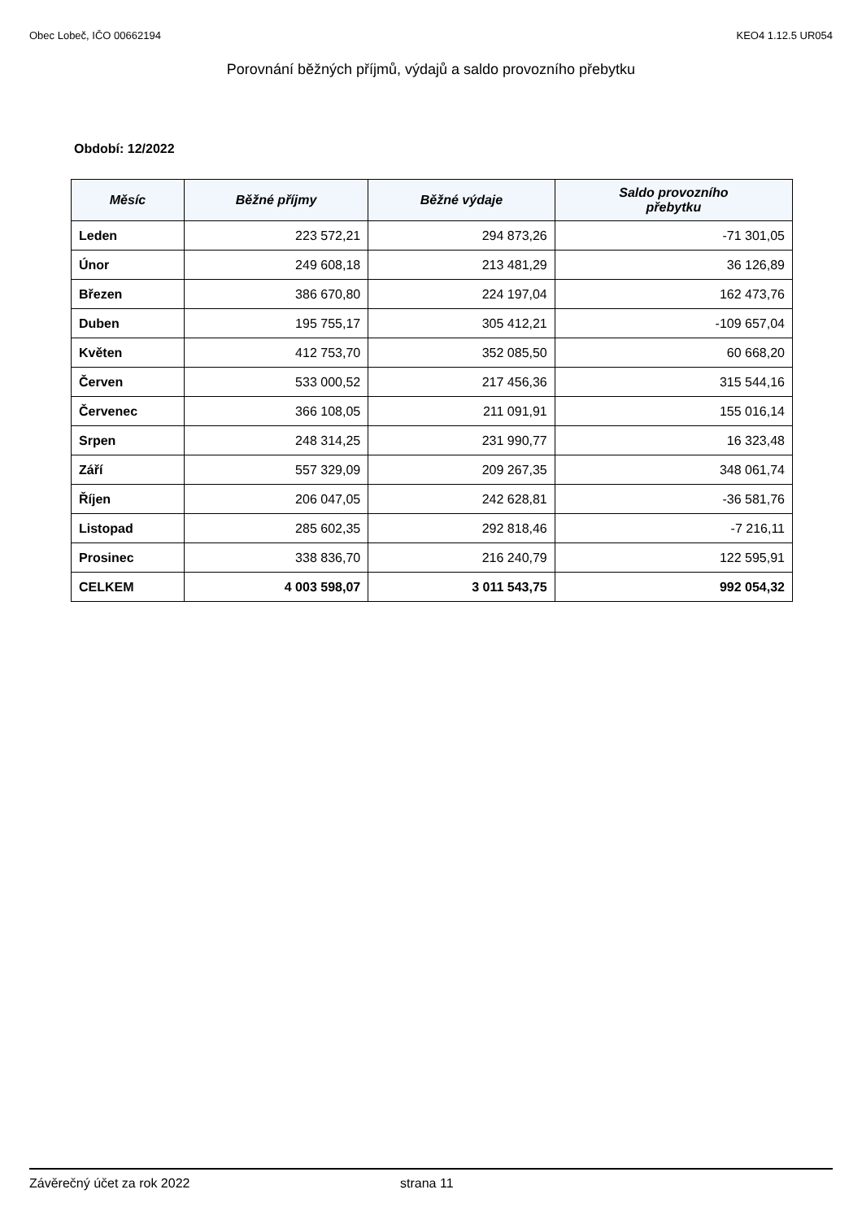Obec Lobeč, IČO 00662194 KEO4 1.12.5 UR054
Porovnání běžných příjmů, výdajů a saldo provozního přebytku
Období: 12/2022
| Měsíc | Běžné příjmy | Běžné výdaje | Saldo provozního přebytku |
| --- | --- | --- | --- |
| Leden | 223 572,21 | 294 873,26 | -71 301,05 |
| Únor | 249 608,18 | 213 481,29 | 36 126,89 |
| Březen | 386 670,80 | 224 197,04 | 162 473,76 |
| Duben | 195 755,17 | 305 412,21 | -109 657,04 |
| Květen | 412 753,70 | 352 085,50 | 60 668,20 |
| Červen | 533 000,52 | 217 456,36 | 315 544,16 |
| Červenec | 366 108,05 | 211 091,91 | 155 016,14 |
| Srpen | 248 314,25 | 231 990,77 | 16 323,48 |
| Září | 557 329,09 | 209 267,35 | 348 061,74 |
| Říjen | 206 047,05 | 242 628,81 | -36 581,76 |
| Listopad | 285 602,35 | 292 818,46 | -7 216,11 |
| Prosinec | 338 836,70 | 216 240,79 | 122 595,91 |
| CELKEM | 4 003 598,07 | 3 011 543,75 | 992 054,32 |
Závěrečný účet za rok 2022 strana 11